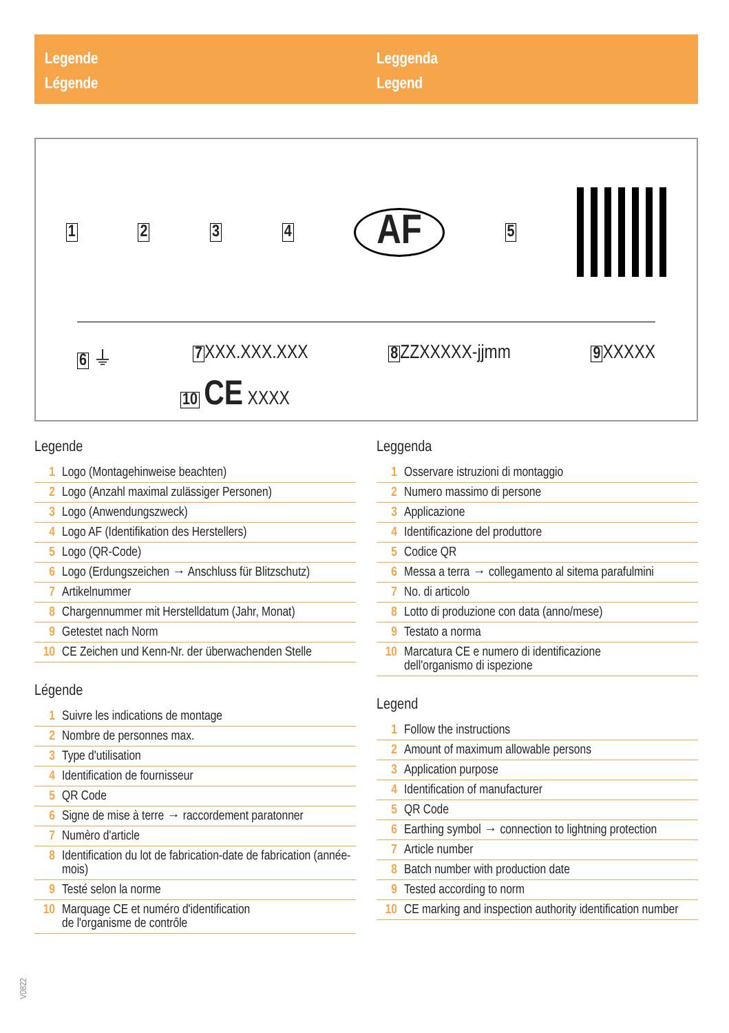Legende
Légende
Leggenda
Legend
1234 AF 5
6 ⏚ 7 XXX.XXX.XXX 8 ZZXXXXX-jjmm 9 XXXXX
10 CE XXXX
Legende
| 1 | Logo (Montagehinweise beachten) |
| 2 | Logo (Anzahl maximal zulässiger Personen) |
| 3 | Logo (Anwendungszweck) |
| 4 | Logo AF (Identifikation des Herstellers) |
| 5 | Logo (QR-Code) |
| 6 | Logo (Erdungszeichen → Anschluss für Blitzschutz) |
| 7 | Artikelnummer |
| 8 | Chargennummer mit Herstelldatum (Jahr, Monat) |
| 9 | Getestet nach Norm |
| 10 | CE Zeichen und Kenn-Nr. der überwachenden Stelle |
Légende
| 1 | Suivre les indications de montage |
| 2 | Nombre de personnes max. |
| 3 | Type d'utilisation |
| 4 | Identification de fournisseur |
| 5 | QR Code |
| 6 | Signe de mise à terre → raccordement paratonner |
| 7 | Numèro d'article |
| 8 | Identification du lot de fabrication-date de fabrication (année-mois) |
| 9 | Testé selon la norme |
| 10 | Marquage CE et numéro d'identification de l'organisme de contrôle |
Leggenda
| 1 | Osservare istruzioni di montaggio |
| 2 | Numero massimo di persone |
| 3 | Applicazione |
| 4 | Identificazione del produttore |
| 5 | Codice QR |
| 6 | Messa a terra → collegamento al sitema parafulmini |
| 7 | No. di articolo |
| 8 | Lotto di produzione con data (anno/mese) |
| 9 | Testato a norma |
| 10 | Marcatura CE e numero di identificazione dell'organismo di ispezione |
Legend
| 1 | Follow the instructions |
| 2 | Amount of maximum allowable persons |
| 3 | Application purpose |
| 4 | Identification of manufacturer |
| 5 | QR Code |
| 6 | Earthing symbol → connection to lightning protection |
| 7 | Article number |
| 8 | Batch number with production date |
| 9 | Tested according to norm |
| 10 | CE marking and inspection authority identification number |
V0822